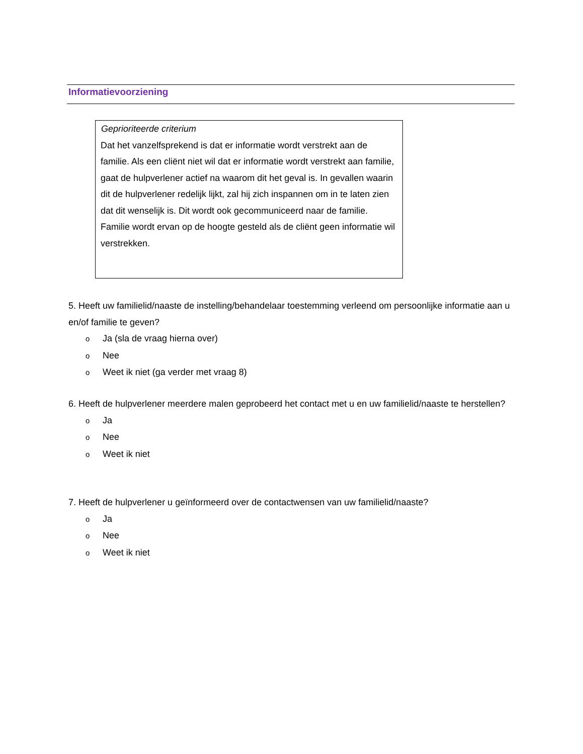Informatievoorziening
Geprioriteerde criterium
Dat het vanzelfsprekend is dat er informatie wordt verstrekt aan de familie. Als een cliënt niet wil dat er informatie wordt verstrekt aan familie, gaat de hulpverlener actief na waarom dit het geval is. In gevallen waarin dit de hulpverlener redelijk lijkt, zal hij zich inspannen om in te laten zien dat dit wenselijk is. Dit wordt ook gecommuniceerd naar de familie. Familie wordt ervan op de hoogte gesteld als de cliënt geen informatie wil verstrekken.
5. Heeft uw familielid/naaste de instelling/behandelaar toestemming verleend om persoonlijke informatie aan u en/of familie te geven?
o Ja (sla de vraag hierna over)
o Nee
o Weet ik niet (ga verder met vraag 8)
6. Heeft de hulpverlener meerdere malen geprobeerd het contact met u en uw familielid/naaste te herstellen?
o Ja
o Nee
o Weet ik niet
7. Heeft de hulpverlener u geïnformeerd over de contactwensen van uw familielid/naaste?
o Ja
o Nee
o Weet ik niet